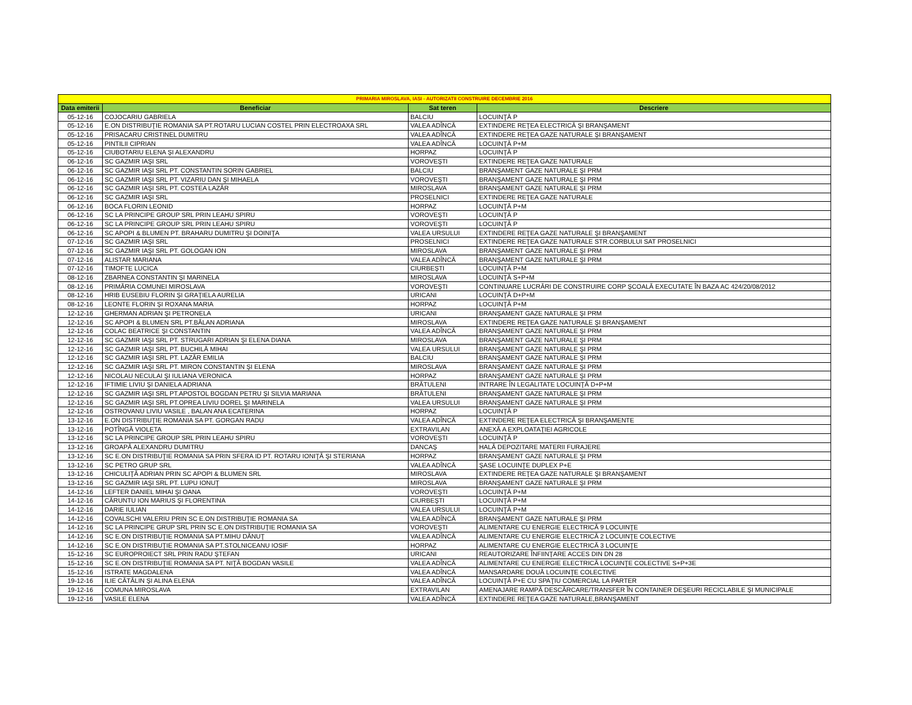| PRIMARIA MIROSLAVA, IASI - AUTORIZATII CONSTRUIRE DECEMBRIE 2016 | | | |
| Data emiterii | Beneficiar | Sat teren | Descriere |
| 05-12-16 | COJOCARIU GABRIELA | BALCIU | LOCUINŢĂ P |
| 05-12-16 | E.ON DISTRIBUŢIE ROMANIA SA PT.ROTARU LUCIAN COSTEL PRIN ELECTROAXA SRL | VALEA ADÎNCĂ | EXTINDERE REŢEA ELECTRICĂ ŞI BRANŞAMENT |
| 05-12-16 | PRISACARU CRISTINEL DUMITRU | VALEA ADÎNCĂ | EXTINDERE REŢEA GAZE NATURALE ŞI BRANŞAMENT |
| 05-12-16 | PINTILII CIPRIAN | VALEA ADÎNCĂ | LOCUINŢĂ P+M |
| 05-12-16 | CIUBOTARIU ELENA ŞI ALEXANDRU | HORPAZ | LOCUINŢĂ P |
| 06-12-16 | SC GAZMIR IAŞI SRL | VOROVEŞTI | EXTINDERE REŢEA GAZE NATURALE |
| 06-12-16 | SC GAZMIR IAŞI SRL PT. CONSTANTIN SORIN GABRIEL | BALCIU | BRANŞAMENT GAZE NATURALE ŞI PRM |
| 06-12-16 | SC GAZMIR IAŞI SRL PT. VIZARIU DAN ŞI MIHAELA | VOROVEŞTI | BRANŞAMENT GAZE NATURALE ŞI PRM |
| 06-12-16 | SC GAZMIR IAŞI SRL PT. COSTEA LAZĂR | MIROSLAVA | BRANŞAMENT GAZE NATURALE ŞI PRM |
| 06-12-16 | SC GAZMIR IAŞI SRL | PROSELNICI | EXTINDERE REŢEA GAZE NATURALE |
| 06-12-16 | BOCA FLORIN LEONID | HORPAZ | LOCUINŢĂ P+M |
| 06-12-16 | SC LA PRINCIPE GROUP SRL PRIN LEAHU SPIRU | VOROVEŞTI | LOCUINŢĂ P |
| 06-12-16 | SC LA PRINCIPE GROUP SRL PRIN LEAHU SPIRU | VOROVEŞTI | LOCUINŢĂ P |
| 06-12-16 | SC APOPI & BLUMEN PT. BRAHARU DUMITRU ŞI DOINIŢA | VALEA URSULUI | EXTINDERE REŢEA GAZE NATURALE ŞI BRANŞAMENT |
| 07-12-16 | SC GAZMIR IAŞI SRL | PROSELNICI | EXTINDERE REŢEA GAZE NATURALE STR.CORBULUI SAT PROSELNICI |
| 07-12-16 | SC GAZMIR IAŞI SRL PT. GOLOGAN ION | MIROSLAVA | BRANŞAMENT GAZE NATURALE ŞI PRM |
| 07-12-16 | ALISTAR MARIANA | VALEA ADÎNCĂ | BRANŞAMENT GAZE NATURALE ŞI PRM |
| 07-12-16 | TIMOFTE LUCICA | CIURBEŞTI | LOCUINŢĂ P+M |
| 08-12-16 | ZBARNEA CONSTANTIN ŞI MARINELA | MIROSLAVA | LOCUINŢĂ S+P+M |
| 08-12-16 | PRIMĂRIA COMUNEI MIROSLAVA | VOROVEŞTI | CONTINUARE LUCRĂRI DE CONSTRUIRE CORP ŞCOALĂ EXECUTATE ÎN BAZA AC 424/20/08/2012 |
| 08-12-16 | HRIB EUSEBIU FLORIN ŞI GRAŢIELA AURELIA | URICANI | LOCUINŢĂ D+P+M |
| 08-12-16 | LEONTE FLORIN ŞI ROXANA MARIA | HORPAZ | LOCUINŢĂ P+M |
| 12-12-16 | GHERMAN ADRIAN ŞI PETRONELA | URICANI | BRANŞAMENT GAZE NATURALE ŞI PRM |
| 12-12-16 | SC APOPI & BLUMEN SRL PT.BĂLAN ADRIANA | MIROSLAVA | EXTINDERE REŢEA GAZE NATURALE ŞI BRANŞAMENT |
| 12-12-16 | COLAC BEATRICE ŞI CONSTANTIN | VALEA ADÎNCĂ | BRANŞAMENT GAZE NATURALE ŞI PRM |
| 12-12-16 | SC GAZMIR IAŞI SRL PT. STRUGARI ADRIAN ŞI ELENA DIANA | MIROSLAVA | BRANŞAMENT GAZE NATURALE ŞI PRM |
| 12-12-16 | SC GAZMIR IAŞI SRL PT. BUCHILĂ MIHAI | VALEA URSULUI | BRANŞAMENT GAZE NATURALE ŞI PRM |
| 12-12-16 | SC GAZMIR IAŞI SRL PT. LAZĂR EMILIA | BALCIU | BRANŞAMENT GAZE NATURALE ŞI PRM |
| 12-12-16 | SC GAZMIR IAŞI SRL PT. MIRON CONSTANTIN ŞI ELENA | MIROSLAVA | BRANŞAMENT GAZE NATURALE ŞI PRM |
| 12-12-16 | NICOLAU NECULAI ŞI IULIANA VERONICA | HORPAZ | BRANŞAMENT GAZE NATURALE ŞI PRM |
| 12-12-16 | IFTIMIE LIVIU ŞI DANIELA ADRIANA | BRĂTULENI | INTRARE ÎN LEGALITATE LOCUINŢĂ D+P+M |
| 12-12-16 | SC GAZMIR IAŞI SRL PT.APOSTOL BOGDAN PETRU ŞI SILVIA MARIANA | BRĂTULENI | BRANŞAMENT GAZE NATURALE ŞI PRM |
| 12-12-16 | SC GAZMIR IAŞI SRL PT.OPREA LIVIU DOREL ŞI MARINELA | VALEA URSULUI | BRANŞAMENT GAZE NATURALE ŞI PRM |
| 12-12-16 | OSTROVANU LIVIU VASILE , BALAN ANA ECATERINA | HORPAZ | LOCUINŢĂ P |
| 13-12-16 | E.ON DISTRIBUŢIE ROMANIA SA PT. GORGAN RADU | VALEA ADÎNCĂ | EXTINDERE REŢEA ELECTRICĂ ŞI BRANŞAMENTE |
| 13-12-16 | POTÎNGĂ VIOLETA | EXTRAVILAN | ANEXĂ A EXPLOATAŢIEI AGRICOLE |
| 13-12-16 | SC LA PRINCIPE GROUP SRL PRIN LEAHU SPIRU | VOROVEŞTI | LOCUINŢĂ P |
| 13-12-16 | GROAPĂ ALEXANDRU DUMITRU | DANCAŞ | HALĂ DEPOZITARE MATERII FURAJERE |
| 13-12-16 | SC E.ON DISTRIBUŢIE ROMANIA SA PRIN SFERA ID PT. ROTARU IONIŢĂ ŞI STERIANA | HORPAZ | BRANŞAMENT GAZE NATURALE ŞI PRM |
| 13-12-16 | SC PETRO GRUP SRL | VALEA ADÎNCĂ | ŞASE LOCUINŢE DUPLEX P+E |
| 13-12-16 | CHICULIŢĂ ADRIAN PRIN SC APOPI & BLUMEN SRL | MIROSLAVA | EXTINDERE REŢEA GAZE NATURALE ŞI BRANŞAMENT |
| 13-12-16 | SC GAZMIR IAŞI SRL PT. LUPU IONUŢ | MIROSLAVA | BRANŞAMENT GAZE NATURALE ŞI PRM |
| 14-12-16 | LEFTER DANIEL MIHAI ŞI OANA | VOROVEŞTI | LOCUINŢĂ P+M |
| 14-12-16 | CĂRUNTU ION MARIUS ŞI FLORENTINA | CIURBEŞTI | LOCUINŢĂ P+M |
| 14-12-16 | DARIE IULIAN | VALEA URSULUI | LOCUINŢĂ P+M |
| 14-12-16 | COVALSCHI VALERIU PRIN SC E.ON DISTRIBUŢIE ROMANIA SA | VALEA ADÎNCĂ | BRANŞAMENT GAZE NATURALE ŞI PRM |
| 14-12-16 | SC LA PRINCIPE GRUP SRL PRIN SC E.ON DISTRIBUŢIE ROMANIA SA | VOROVEŞTI | ALIMENTARE CU ENERGIE ELECTRICĂ 9 LOCUINŢE |
| 14-12-16 | SC E.ON DISTRIBUŢIE ROMANIA SA PT.MIHU DĂNUŢ | VALEA ADÎNCĂ | ALIMENTARE CU ENERGIE ELECTRICĂ 2 LOCUINŢE COLECTIVE |
| 14-12-16 | SC E.ON DISTRIBUŢIE ROMANIA SA PT.STOLNICEANU IOSIF | HORPAZ | ALIMENTARE CU ENERGIE ELECTRICĂ 3 LOCUINŢE |
| 15-12-16 | SC EUROPROIECT SRL PRIN RADU ŞTEFAN | URICANI | REAUTORIZARE ÎNFIINŢARE ACCES DIN DN 28 |
| 15-12-16 | SC E.ON DISTRIBUŢIE ROMANIA SA PT. NIŢĂ BOGDAN VASILE | VALEA ADÎNCĂ | ALIMENTARE CU ENERGIE ELECTRICĂ LOCUINŢE COLECTIVE S+P+3E |
| 15-12-16 | ISTRATE MAGDALENA | VALEA ADÎNCĂ | MANSARDARE DOUĂ LOCUINŢE COLECTIVE |
| 19-12-16 | ILIE CĂTĂLIN ŞI ALINA ELENA | VALEA ADÎNCĂ | LOCUINŢĂ P+E CU SPAŢIU COMERCIAL LA PARTER |
| 19-12-16 | COMUNA MIROSLAVA | EXTRAVILAN | AMENAJARE RAMPĂ DESCĂRCARE/TRANSFER ÎN CONTAINER DEŞEURI RECICLABILE ŞI MUNICIPALE |
| 19-12-16 | VASILE ELENA | VALEA ADÎNCĂ | EXTINDERE REŢEA GAZE NATURALE,BRANŞAMENT |